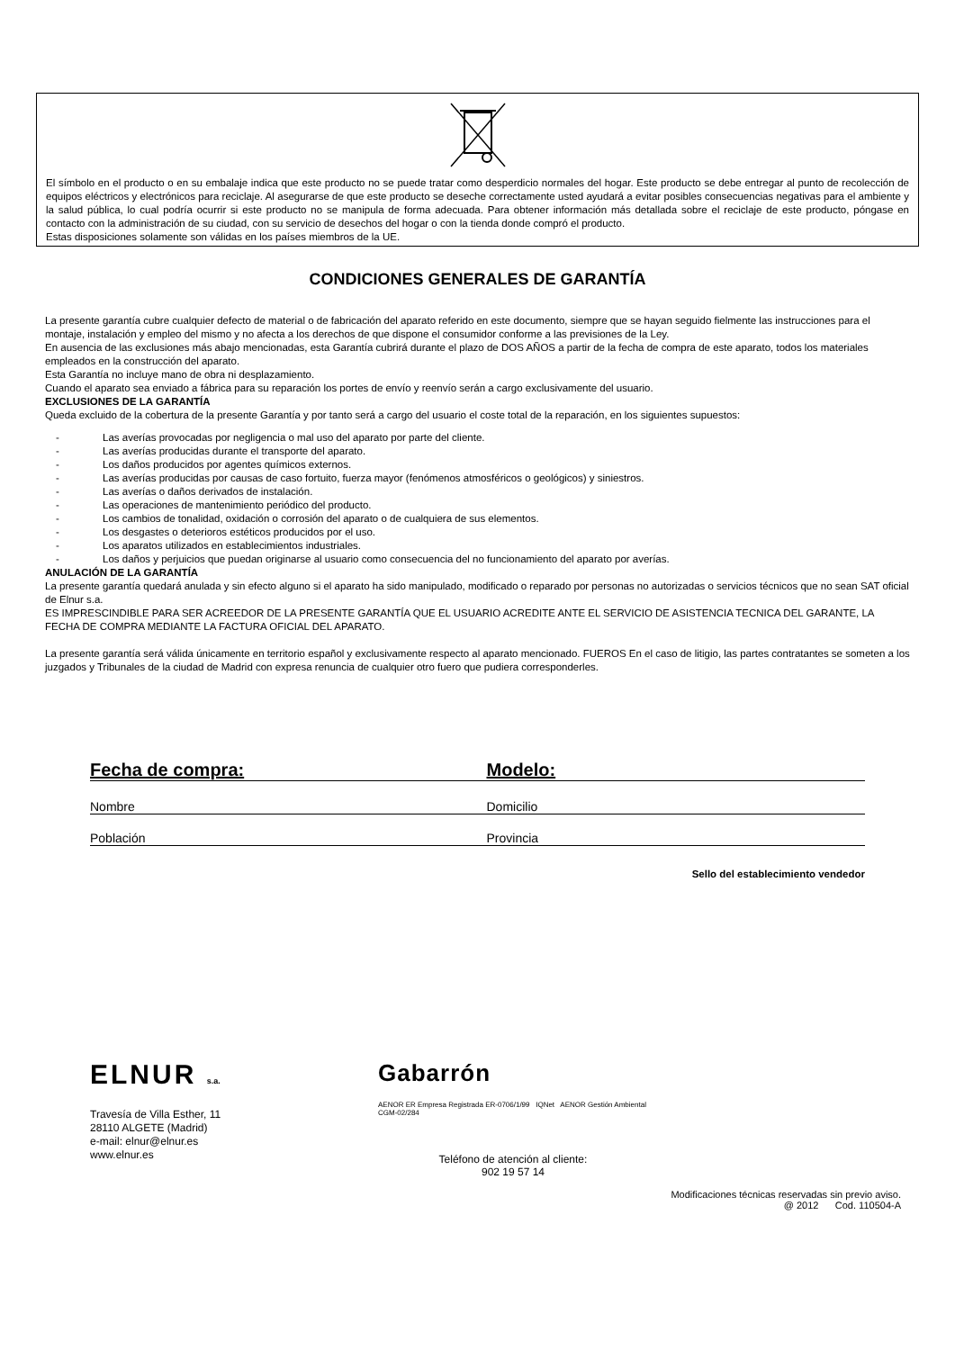El símbolo en el producto o en su embalaje indica que este producto no se puede tratar como desperdicio normales del hogar. Este producto se debe entregar al punto de recolección de equipos eléctricos y electrónicos para reciclaje. Al asegurarse de que este producto se deseche correctamente usted ayudará a evitar posibles consecuencias negativas para el ambiente y la salud pública, lo cual podría ocurrir si este producto no se manipula de forma adecuada. Para obtener información más detallada sobre el reciclaje de este producto, póngase en contacto con la administración de su ciudad, con su servicio de desechos del hogar o con la tienda donde compró el producto.
Estas disposiciones solamente son válidas en los países miembros de la UE.
CONDICIONES GENERALES DE GARANTÍA
La presente garantía cubre cualquier defecto de material o de fabricación del aparato referido en este documento, siempre que se hayan seguido fielmente las instrucciones para el montaje, instalación y empleo del mismo y no afecta a los derechos de que dispone el consumidor conforme a las previsiones de la Ley.
En ausencia de las exclusiones más abajo mencionadas, esta Garantía cubrirá durante el plazo de DOS AÑOS a partir de la fecha de compra de este aparato, todos los materiales empleados en la construcción del aparato.
Esta Garantía no incluye mano de obra ni desplazamiento.
Cuando el aparato sea enviado a fábrica para su reparación los portes de envío y reenvío serán a cargo exclusivamente del usuario.
EXCLUSIONES DE LA GARANTÍA
Queda excluido de la cobertura de la presente Garantía y por tanto será a cargo del usuario el coste total de la reparación, en los siguientes supuestos:
- Las averías provocadas por negligencia o mal uso del aparato por parte del cliente.
- Las averías producidas durante el transporte del aparato.
- Los daños producidos por agentes químicos externos.
- Las averías producidas por causas de caso fortuito, fuerza mayor (fenómenos atmosféricos o geológicos) y siniestros.
- Las averías o daños derivados de instalación.
- Las operaciones de mantenimiento periódico del producto.
- Los cambios de tonalidad, oxidación o corrosión del aparato o de cualquiera de sus elementos.
- Los desgastes o deterioros estéticos producidos por el uso.
- Los aparatos utilizados en establecimientos industriales.
- Los daños y perjuicios que puedan originarse al usuario como consecuencia del no funcionamiento del aparato por averías.
ANULACIÓN DE LA GARANTÍA
La presente garantía quedará anulada y sin efecto alguno si el aparato ha sido manipulado, modificado o reparado por personas no autorizadas o servicios técnicos que no sean SAT oficial de Elnur s.a.
ES IMPRESCINDIBLE PARA SER ACREEDOR DE LA PRESENTE GARANTÍA QUE EL USUARIO ACREDITE ANTE EL SERVICIO DE ASISTENCIA TECNICA DEL GARANTE, LA FECHA DE COMPRA MEDIANTE LA FACTURA OFICIAL DEL APARATO.
La presente garantía será válida únicamente en territorio español y exclusivamente respecto al aparato mencionado. FUEROS En el caso de litigio, las partes contratantes se someten a los juzgados y Tribunales de la ciudad de Madrid con expresa renuncia de cualquier otro fuero que pudiera corresponderles.
Fecha de compra: Modelo:
Nombre Domicilio
Población Provincia
Sello del establecimiento vendedor
ELNUR s.a.
Travesía de Villa Esther, 11
28110 ALGETE (Madrid)
e-mail: elnur@elnur.es
www.elnur.es
Gabarrón
AENOR ER Empresa Registrada ER-0706/1/99 IQNet AENOR Gestión Ambiental CGM-02/284
Teléfono de atención al cliente:
902 19 57 14
Modificaciones técnicas reservadas sin previo aviso.
@ 2012 Cod. 110504-A